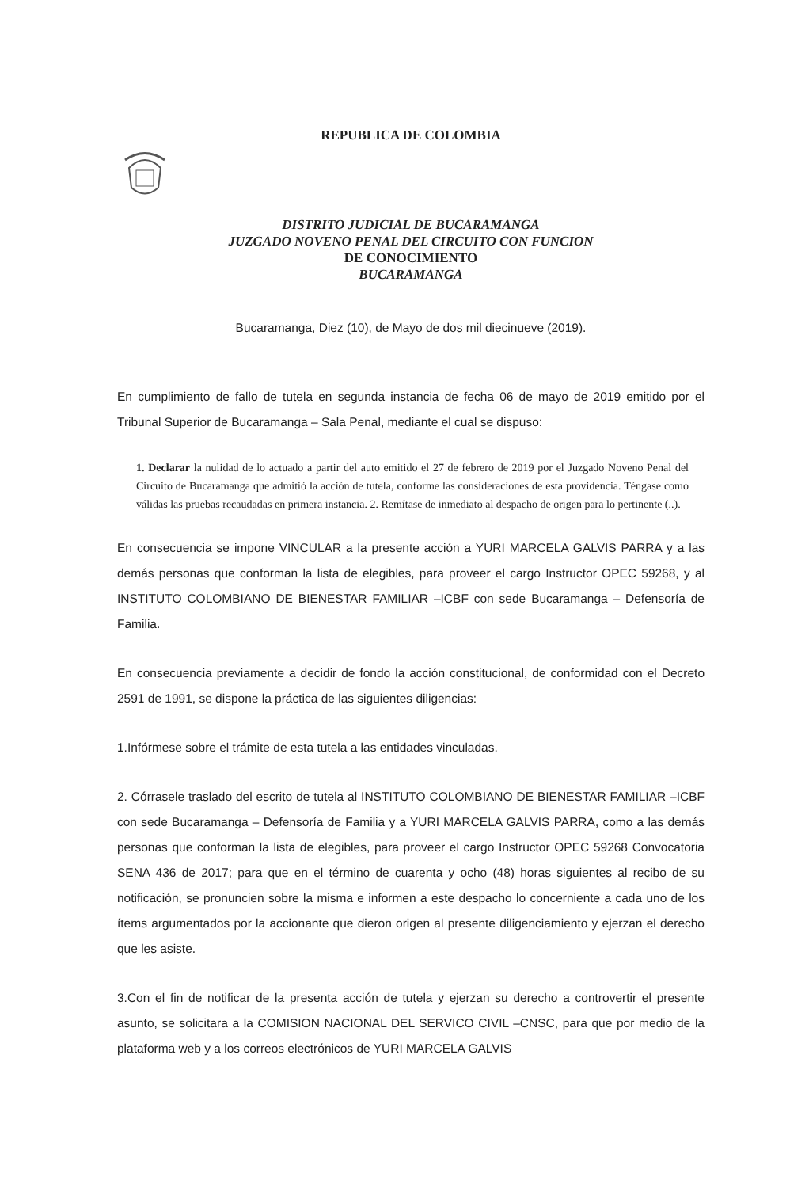REPUBLICA DE COLOMBIA
DISTRITO JUDICIAL DE BUCARAMANGA
JUZGADO NOVENO PENAL DEL CIRCUITO CON FUNCION
DE CONOCIMIENTO
BUCARAMANGA
Bucaramanga, Diez (10), de Mayo de dos mil diecinueve (2019).
En cumplimiento de fallo de tutela en segunda instancia de fecha 06 de mayo de 2019 emitido por el Tribunal Superior de Bucaramanga – Sala Penal, mediante el cual se dispuso:
1. Declarar la nulidad de lo actuado a partir del auto emitido el 27 de febrero de 2019 por el Juzgado Noveno Penal del Circuito de Bucaramanga que admitió la acción de tutela, conforme las consideraciones de esta providencia. Téngase como válidas las pruebas recaudadas en primera instancia. 2. Remítase de inmediato al despacho de origen para lo pertinente (..).
En consecuencia se impone VINCULAR a la presente acción a YURI MARCELA GALVIS PARRA y a las demás personas que conforman la lista de elegibles, para proveer el cargo Instructor OPEC 59268, y al INSTITUTO COLOMBIANO DE BIENESTAR FAMILIAR –ICBF con sede Bucaramanga – Defensoría de Familia.
En consecuencia previamente a decidir de fondo la acción constitucional, de conformidad con el Decreto 2591 de 1991, se dispone la práctica de las siguientes diligencias:
1.Infórmese sobre el trámite de esta tutela a las entidades vinculadas.
2. Córrasele traslado del escrito de tutela al INSTITUTO COLOMBIANO DE BIENESTAR FAMILIAR –ICBF con sede Bucaramanga – Defensoría de Familia y a YURI MARCELA GALVIS PARRA, como a las demás personas que conforman la lista de elegibles, para proveer el cargo Instructor OPEC 59268 Convocatoria SENA 436 de 2017; para que en el término de cuarenta y ocho (48) horas siguientes al recibo de su notificación, se pronuncien sobre la misma e informen a este despacho lo concerniente a cada uno de los ítems argumentados por la accionante que dieron origen al presente diligenciamiento y ejerzan el derecho que les asiste.
3.Con el fin de notificar de la presenta acción de tutela y ejerzan su derecho a controvertir el presente asunto, se solicitara a la COMISION NACIONAL DEL SERVICO CIVIL –CNSC, para que por medio de la plataforma web y a los correos electrónicos de YURI MARCELA GALVIS